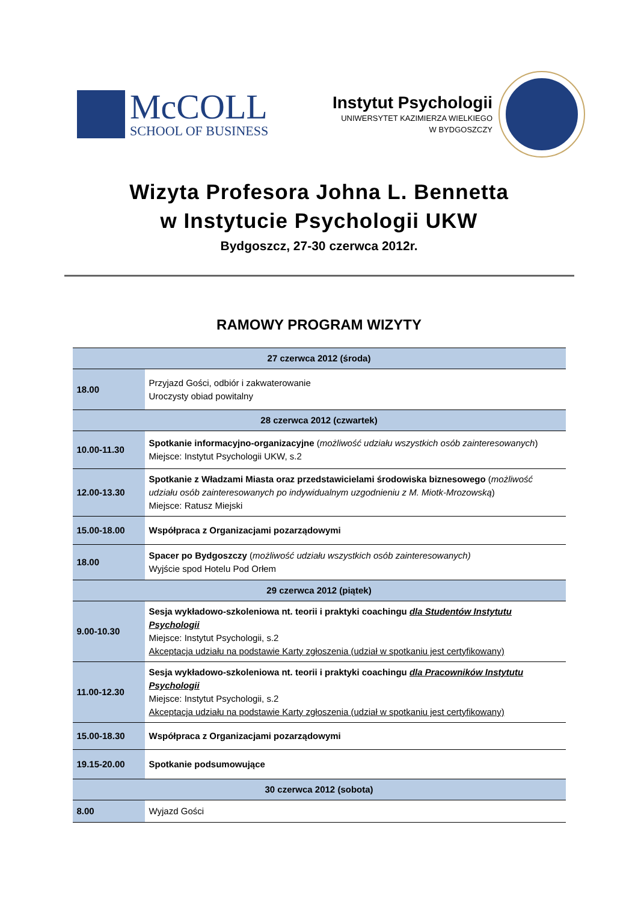McCOLL
SCHOOL OF BUSINESS
Instytut Psychologii
UNIWERSYTET KAZIMIERZA WIELKIEGO
W BYDGOSZCZY
Wizyta Profesora Johna L. Bennetta
w Instytucie Psychologii UKW
Bydgoszcz, 27-30 czerwca 2012r.
RAMOWY PROGRAM WIZYTY
| 27 czerwca 2012 (środa) | |
| --- | --- |
| 18.00 | Przyjazd Gości, odbiór i zakwaterowanie Uroczysty obiad powitalny |
| 28 czerwca 2012 (czwartek) | |
| 10.00-11.30 | Spotkanie informacyjno-organizacyjne ( możliwość udziału wszystkich osób zainteresowanych ) Miejsce: Instytut Psychologii UKW, s.2 |
| 12.00-13.30 | Spotkanie z Władzami Miasta oraz przedstawicielami środowiska biznesowego ( możliwość udziału osób zainteresowanych po indywidualnym uzgodnieniu z M. Miotk-Mrozowską ) Miejsce: Ratusz Miejski |
| 15.00-18.00 | Współpraca z Organizacjami pozarządowymi |
| 18.00 | Spacer po Bydgoszczy ( możliwość udziału wszystkich osób zainteresowanych) Wyjście spod Hotelu Pod Orłem |
| 29 czerwca 2012 (piątek) | |
| 9.00-10.30 | Sesja wykładowo-szkoleniowa nt. teorii i praktyki coachingu dla Studentów Instytutu Psychologii Miejsce: Instytut Psychologii, s.2 Akceptacja udziału na podstawie Karty zgłoszenia (udział w spotkaniu jest certyfikowany) |
| 11.00-12.30 | Sesja wykładowo-szkoleniowa nt. teorii i praktyki coachingu dla Pracowników Instytutu Psychologii Miejsce: Instytut Psychologii, s.2 Akceptacja udziału na podstawie Karty zgłoszenia (udział w spotkaniu jest certyfikowany) |
| 15.00-18.30 | Współpraca z Organizacjami pozarządowymi |
| 19.15-20.00 | Spotkanie podsumowujące |
| 30 czerwca 2012 (sobota) | |
| 8.00 | Wyjazd Gości |